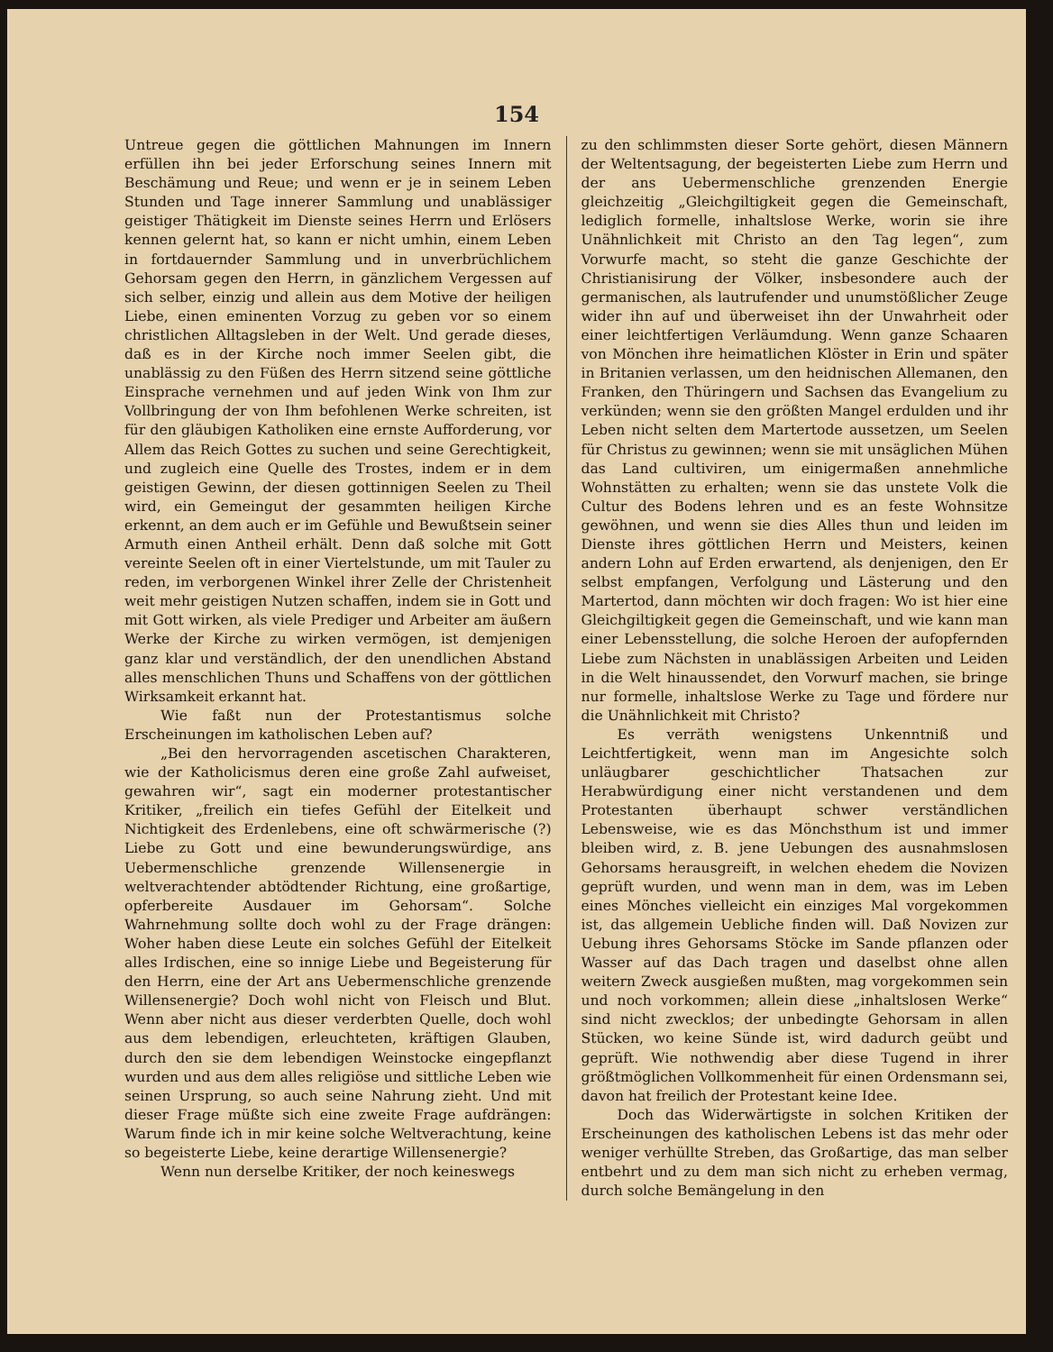154
Untreue gegen die göttlichen Mahnungen im Innern erfüllen ihn bei jeder Erforschung seines Innern mit Beschämung und Reue; und wenn er je in seinem Leben Stunden und Tage innerer Sammlung und unablässiger geistiger Thätigkeit im Dienste seines Herrn und Erlösers kennen gelernt hat, so kann er nicht umhin, einem Leben in fortdauernder Sammlung und in unverbrüchlichem Gehorsam gegen den Herrn, in gänzlichem Vergessen auf sich selber, einzig und allein aus dem Motive der heiligen Liebe, einen eminenten Vorzug zu geben vor so einem christlichen Alltagsleben in der Welt. Und gerade dieses, daß es in der Kirche noch immer Seelen gibt, die unablässig zu den Füßen des Herrn sitzend seine göttliche Einsprache vernehmen und auf jeden Wink von Ihm zur Vollbringung der von Ihm befohlenen Werke schreiten, ist für den gläubigen Katholiken eine ernste Aufforderung, vor Allem das Reich Gottes zu suchen und seine Gerechtigkeit, und zugleich eine Quelle des Trostes, indem er in dem geistigen Gewinn, der diesen gottinnigen Seelen zu Theil wird, ein Gemeingut der gesammten heiligen Kirche erkennt, an dem auch er im Gefühle und Bewußtsein seiner Armuth einen Antheil erhält. Denn daß solche mit Gott vereinte Seelen oft in einer Viertelstunde, um mit Tauler zu reden, im verborgenen Winkel ihrer Zelle der Christenheit weit mehr geistigen Nutzen schaffen, indem sie in Gott und mit Gott wirken, als viele Prediger und Arbeiter am äußern Werke der Kirche zu wirken vermögen, ist demjenigen ganz klar und verständlich, der den unendlichen Abstand alles menschlichen Thuns und Schaffens von der göttlichen Wirksamkeit erkannt hat.
Wie faßt nun der Protestantismus solche Erscheinungen im katholischen Leben auf?
„Bei den hervorragenden ascetischen Charakteren, wie der Katholicismus deren eine große Zahl aufweiset, gewahren wir“, sagt ein moderner protestantischer Kritiker, „freilich ein tiefes Gefühl der Eitelkeit und Nichtigkeit des Erdenlebens, eine oft schwärmerische (?) Liebe zu Gott und eine bewunderungswürdige, ans Uebermenschliche grenzende Willensenergie in weltverachtender abtödtender Richtung, eine großartige, opferbereite Ausdauer im Gehorsam“. Solche Wahrnehmung sollte doch wohl zu der Frage drängen: Woher haben diese Leute ein solches Gefühl der Eitelkeit alles Irdischen, eine so innige Liebe und Begeisterung für den Herrn, eine der Art ans Uebermenschliche grenzende Willensenergie? Doch wohl nicht von Fleisch und Blut. Wenn aber nicht aus dieser verderbten Quelle, doch wohl aus dem lebendigen, erleuchteten, kräftigen Glauben, durch den sie dem lebendigen Weinstocke eingepflanzt wurden und aus dem alles religiöse und sittliche Leben wie seinen Ursprung, so auch seine Nahrung zieht. Und mit dieser Frage müßte sich eine zweite Frage aufdrängen: Warum finde ich in mir keine solche Weltverachtung, keine so begeisterte Liebe, keine derartige Willensenergie?
Wenn nun derselbe Kritiker, der noch keineswegs
zu den schlimmsten dieser Sorte gehört, diesen Männern der Weltentsagung, der begeisterten Liebe zum Herrn und der ans Uebermenschliche grenzenden Energie gleichzeitig „Gleichgiltigkeit gegen die Gemeinschaft, lediglich formelle, inhaltslose Werke, worin sie ihre Unähnlichkeit mit Christo an den Tag legen“, zum Vorwurfe macht, so steht die ganze Geschichte der Christianisirung der Völker, insbesondere auch der germanischen, als lautrufender und unumstößlicher Zeuge wider ihn auf und überweiset ihn der Unwahrheit oder einer leichtfertigen Verläumdung. Wenn ganze Schaaren von Mönchen ihre heimatlichen Klöster in Erin und später in Britanien verlassen, um den heidnischen Allemanen, den Franken, den Thüringern und Sachsen das Evangelium zu verkünden; wenn sie den größten Mangel erdulden und ihr Leben nicht selten dem Martertode aussetzen, um Seelen für Christus zu gewinnen; wenn sie mit unsäglichen Mühen das Land cultiviren, um einigermaßen annehmliche Wohnstätten zu erhalten; wenn sie das unstete Volk die Cultur des Bodens lehren und es an feste Wohnsitze gewöhnen, und wenn sie dies Alles thun und leiden im Dienste ihres göttlichen Herrn und Meisters, keinen andern Lohn auf Erden erwartend, als denjenigen, den Er selbst empfangen, Verfolgung und Lästerung und den Martertod, dann möchten wir doch fragen: Wo ist hier eine Gleichgiltigkeit gegen die Gemeinschaft, und wie kann man einer Lebensstellung, die solche Heroen der aufopfernden Liebe zum Nächsten in unablässigen Arbeiten und Leiden in die Welt hinaussendet, den Vorwurf machen, sie bringe nur formelle, inhaltslose Werke zu Tage und fördere nur die Unähnlichkeit mit Christo?
Es verräth wenigstens Unkenntniß und Leichtfertigkeit, wenn man im Angesichte solch unläugbarer geschichtlicher Thatsachen zur Herabwürdigung einer nicht verstandenen und dem Protestanten überhaupt schwer verständlichen Lebensweise, wie es das Mönchsthum ist und immer bleiben wird, z. B. jene Uebungen des ausnahmslosen Gehorsams herausgreift, in welchen ehedem die Novizen geprüft wurden, und wenn man in dem, was im Leben eines Mönches vielleicht ein einziges Mal vorgekommen ist, das allgemein Uebliche finden will. Daß Novizen zur Uebung ihres Gehorsams Stöcke im Sande pflanzen oder Wasser auf das Dach tragen und daselbst ohne allen weitern Zweck ausgießen mußten, mag vorgekommen sein und noch vorkommen; allein diese „inhaltslosen Werke“ sind nicht zwecklos; der unbedingte Gehorsam in allen Stücken, wo keine Sünde ist, wird dadurch geübt und geprüft. Wie nothwendig aber diese Tugend in ihrer größtmöglichen Vollkommenheit für einen Ordensmann sei, davon hat freilich der Protestant keine Idee.
Doch das Widerwärtigste in solchen Kritiken der Erscheinungen des katholischen Lebens ist das mehr oder weniger verhüllte Streben, das Großartige, das man selber entbehrt und zu dem man sich nicht zu erheben vermag, durch solche Bemängelung in den